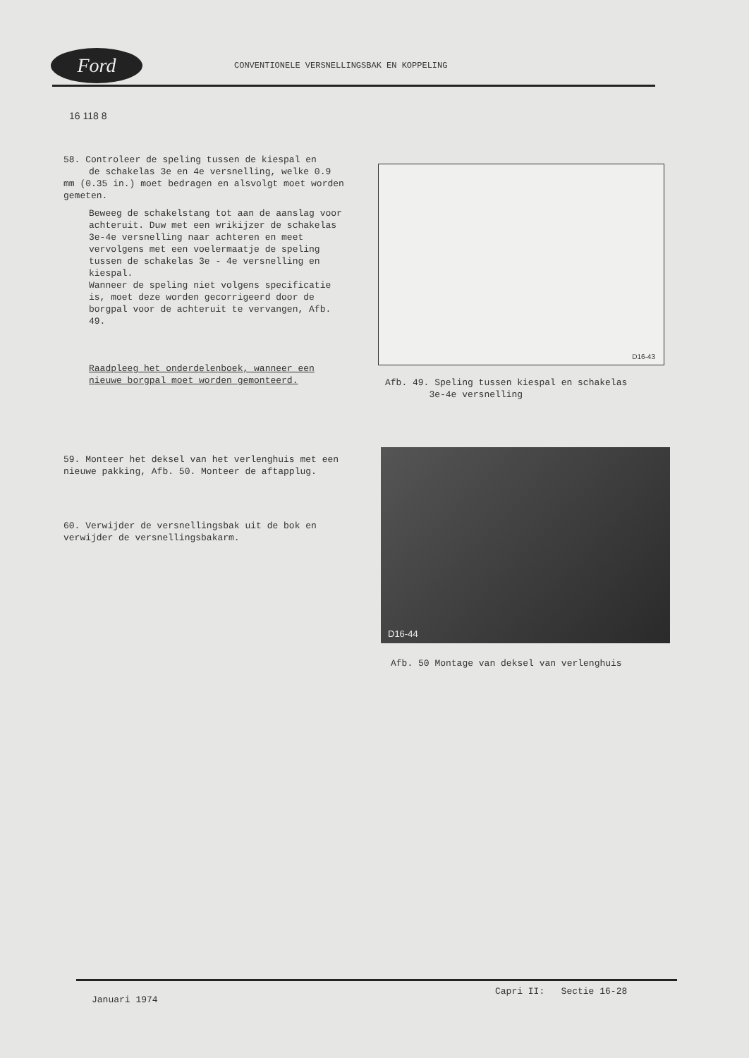Ford
CONVENTIONELE VERSNELLINGSBAK EN KOPPELING
16 118 8
58. Controleer de speling tussen de kiespal en
de schakelas 3e en 4e versnelling, welke 0.9 mm (0.35 in.) moet bedragen en alsvolgt moet worden gemeten.
Beweeg de schakelstang tot aan de aanslag voor achteruit. Duw met een wrikijzer de schakelas 3e-4e versnelling naar achteren en meet vervolgens met een voelermaatje de speling tussen de schakelas 3e - 4e versnelling en kiespal.
Wanneer de speling niet volgens specificatie is, moet deze worden gecorrigeerd door de borgpal voor de achteruit te vervangen, Afb. 49.
Raadpleeg het onderdelenboek, wanneer een nieuwe borgpal moet worden gemonteerd.
59. Monteer het deksel van het verlenghuis met een nieuwe pakking, Afb. 50. Monteer de aftapplug.
60. Verwijder de versnellingsbak uit de bok en verwijder de versnellingsbakarm.
D16-43
Afb. 49. Speling tussen kiespal en schakelas
3e-4e versnelling
D16-44
Afb. 50 Montage van deksel van verlenghuis
Capri II: Sectie 16-28
Januari 1974